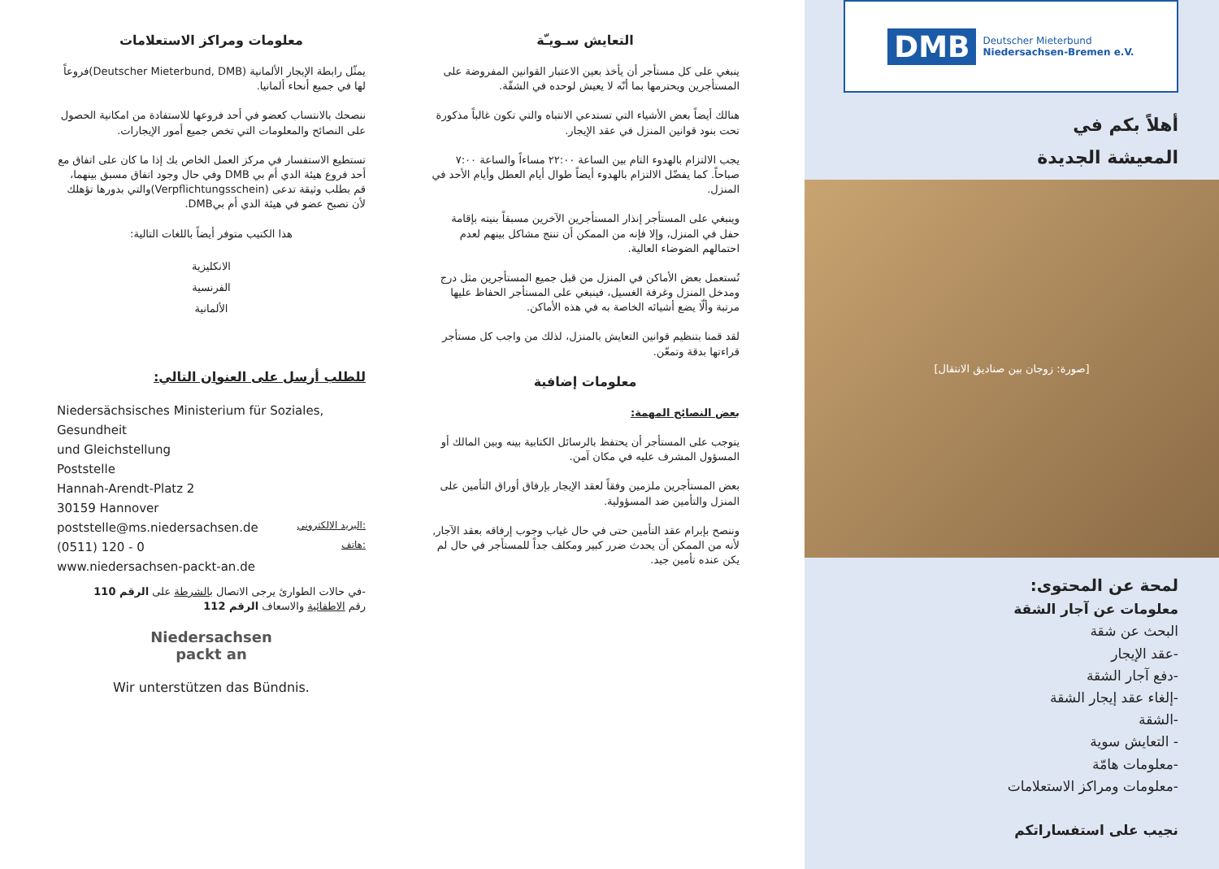DMB Deutscher Mieterbund
Niedersachsen-Bremen e.V.
أهلاً بكم في
المعيشة الجديدة
[صورة: زوجان بين صناديق الانتقال]
لمحة عن المحتوى:
معلومات عن آجار الشقة
البحث عن شقة
-عقد الإيجار
-دفع آجار الشقة
-إلغاء عقد إيجار الشقة
-الشقة
- التعايش سوية
-معلومات هامّة
-معلومات ومراكز الاستعلامات
نجيب على استفساراتكم
التعايش سـويـّة
ينبغي على كل مستأجر أن يأخذ بعين الاعتبار القوانين المفروضة على المستأجرين ويحترمها بما أنّه لا يعيش لوحده في الشقّة.
هنالك أيضاً بعض الأشياء التي تستدعي الانتباه والتي تكون غالباً مذكورة تحت بنود قوانين المنزل في عقد الإيجار.
يجب الالتزام بالهدوء التام بين الساعة ٢٢:٠٠ مساءاً والساعة ٧:٠٠ صباحاً. كما يفضّل الالتزام بالهدوء أيضاً طوال أيام العطل وأيام الأحد في المنزل.
وينبغي على المستأجر إنذار المستأجرين الآخرين مسبقاً بنيته بإقامة حفل في المنزل، وإلا فإنه من الممكن أن تنتج مشاكل بينهم لعدم احتمالهم الضوضاء العالية.
تُستعمل بعض الأماكن في المنزل من قبل جميع المستأجرين مثل درج ومدخل المنزل وغرفة الغسيل، فينبغي على المستأجر الحفاظ عليها مرتبة وألّا يضع أشيائه الخاصة به في هذه الأماكن.
لقد قمنا بتنظيم قوانين التعايش بالمنزل، لذلك من واجب كل مستأجر قراءتها بدقة وتمعّن.
معلومات إضافية
بعض النصائح المهمة:
يتوجب على المستأجر أن يحتفظ بالرسائل الكتابية بينه وبين المالك أو المسؤول المشرف عليه في مكان آمن.
بعض المستأجرين ملزمين وفقاً لعقد الإيجار بإرفاق أوراق التأمين على المنزل والتأمين ضد المسؤولية.
وننصح بإبرام عقد التأمين حتى في حال غياب وجوب إرفاقه بعقد الآجار, لأنه من الممكن أن يحدث ضرر كبير ومكلف جداً للمستأجر في حال لم يكن عنده تأمين جيد.
معلومات ومراكز الاستعلامات
يمثّل رابطة الإيجار الألمانية (Deutscher Mieterbund, DMB)فروعاً لها في جميع أنحاء ألمانيا.
ننصحك بالانتساب كعضو في أحد فروعها للاستفادة من امكانية الحصول على النصائح والمعلومات التي تخص جميع أمور الإيجارات.
تستطيع الاستفسار في مركز العمل الخاص بك إذا ما كان على اتفاق مع أحد فروع هيئة الدي أم بي DMB وفي حال وجود اتفاق مسبق بينهما، قم بطلب وثيقة تدعى (Verpflichtungsschein)والتي بدورها تؤهلك لأن تصبح عضو في هيئة الدي أم بيDMB.
هذا الكتيب متوفر أيضاً باللغات التالية:
الانكليزية
الفرنسية
الألمانية
للطلب أرسل على العنوان التالي:
Niedersächsisches Ministerium für Soziales, Gesundheit
und Gleichstellung
Poststelle
Hannah-Arendt-Platz 2
30159 Hannover
البريد الالكتروني: poststelle@ms.niedersachsen.de
هاتف: (0511) 120 - 0
www.niedersachsen-packt-an.de
-في حالات الطوارئ يرجى الاتصال بالشرطة على الرقم 110
رقم الاطفائية والاسعاف الرقم 112
Niedersachsen
packt an
Wir unterstützen das Bündnis.